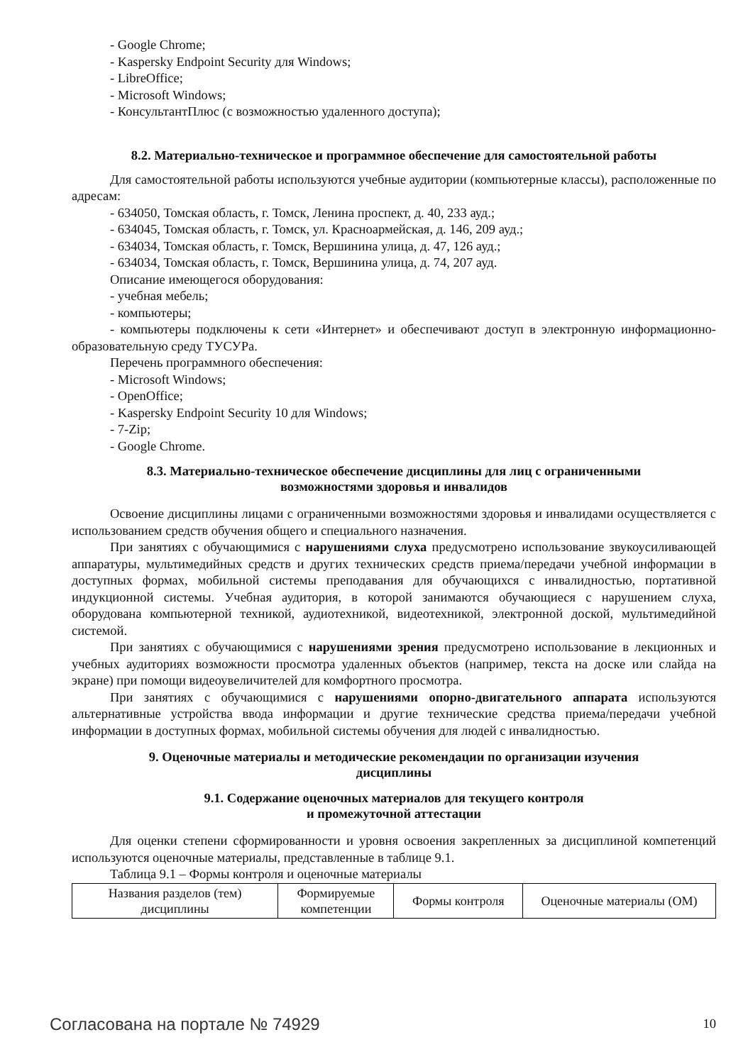- Google Chrome;
- Kaspersky Endpoint Security для Windows;
- LibreOffice;
- Microsoft Windows;
- КонсультантПлюс (с возможностью удаленного доступа);
8.2. Материально-техническое и программное обеспечение для самостоятельной работы
Для самостоятельной работы используются учебные аудитории (компьютерные классы), расположенные по адресам:
- 634050, Томская область, г. Томск, Ленина проспект, д. 40, 233 ауд.;
- 634045, Томская область, г. Томск, ул. Красноармейская, д. 146, 209 ауд.;
- 634034, Томская область, г. Томск, Вершинина улица, д. 47, 126 ауд.;
- 634034, Томская область, г. Томск, Вершинина улица, д. 74, 207 ауд.
Описание имеющегося оборудования:
- учебная мебель;
- компьютеры;
- компьютеры подключены к сети «Интернет» и обеспечивают доступ в электронную информационно-образовательную среду ТУСУРа.
Перечень программного обеспечения:
- Microsoft Windows;
- OpenOffice;
- Kaspersky Endpoint Security 10 для Windows;
- 7-Zip;
- Google Chrome.
8.3. Материально-техническое обеспечение дисциплины для лиц с ограниченными
возможностями здоровья и инвалидов
Освоение дисциплины лицами с ограниченными возможностями здоровья и инвалидами осуществляется с использованием средств обучения общего и специального назначения.
При занятиях с обучающимися с нарушениями слуха предусмотрено использование звукоусиливающей аппаратуры, мультимедийных средств и других технических средств приема/передачи учебной информации в доступных формах, мобильной системы преподавания для обучающихся с инвалидностью, портативной индукционной системы. Учебная аудитория, в которой занимаются обучающиеся с нарушением слуха, оборудована компьютерной техникой, аудиотехникой, видеотехникой, электронной доской, мультимедийной системой.
При занятиях с обучающимися с нарушениями зрения предусмотрено использование в лекционных и учебных аудиториях возможности просмотра удаленных объектов (например, текста на доске или слайда на экране) при помощи видеоувеличителей для комфортного просмотра.
При занятиях с обучающимися с нарушениями опорно-двигательного аппарата используются альтернативные устройства ввода информации и другие технические средства приема/передачи учебной информации в доступных формах, мобильной системы обучения для людей с инвалидностью.
9. Оценочные материалы и методические рекомендации по организации изучения
дисциплины
9.1. Содержание оценочных материалов для текущего контроля
и промежуточной аттестации
Для оценки степени сформированности и уровня освоения закрепленных за дисциплиной компетенций используются оценочные материалы, представленные в таблице 9.1.
Таблица 9.1 – Формы контроля и оценочные материалы
| Названия разделов (тем) дисциплины | Формируемые компетенции | Формы контроля | Оценочные материалы (ОМ) |
Согласована на портале № 74929 10